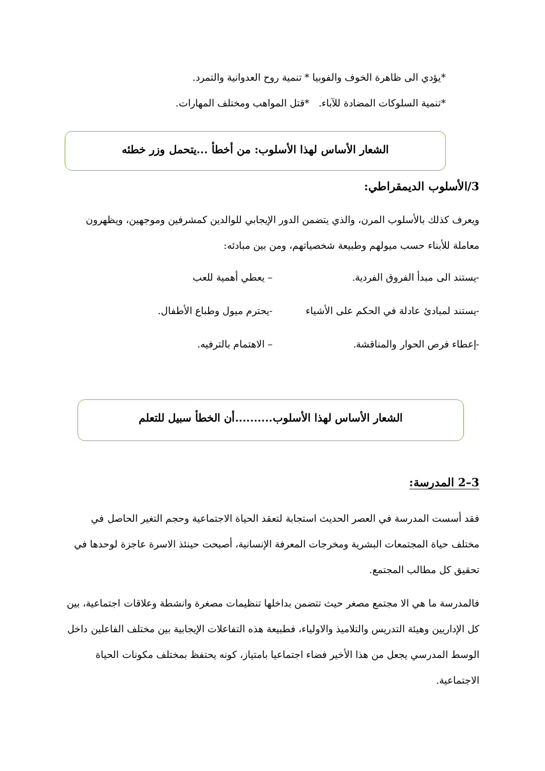*يؤدي الى ظاهرة الخوف والفوبيا * تنمية روح العدوانية والتمرد.
*تنمية السلوكات المضادة للآباء. *قتل المواهب ومختلف المهارات.
الشعار الأساس لهذا الأسلوب: من أخطأ ...يتحمل وزر خطئه
3/الأسلوب الديمقراطي:
ويعرف كذلك بالأسلوب المرن، والذي يتضمن الدور الإيجابي للوالدين كمشرفين وموجهين، ويظهرون معاملة للأبناء حسب ميولهم وطبيعة شخصياتهم، ومن بين مبادئه:
-يستند الى مبدأ الفروق الفردية. – يعطي أهمية للعب
-يستند لمبادئ عادلة في الحكم على الأشياء -يحترم ميول وطباع الأطفال.
-إعطاء فرص الحوار والمناقشة. – الاهتمام بالترفيه.
الشعار الأساس لهذا الأسلوب..........أن الخطأ سبيل للتعلم
3–2 المدرسة:
فقد أسست المدرسة في العصر الحديث استجابة لتعقد الحياة الاجتماعية وحجم التغير الحاصل في مختلف حياة المجتمعات البشرية ومخرجات المعرفة الإنسانية، أصبحت حينئذ الاسرة عاجزة لوحدها في تحقيق كل مطالب المجتمع.
فالمدرسة ما هي الا مجتمع مصغر حيث تتضمن بداخلها تنظيمات مصغرة وانشطة وعلاقات اجتماعية، بين كل الإداريين وهيئة التدريس والتلاميذ والاولياء، فطبيعة هذه التفاعلات الإيجابية بين مختلف الفاعلين داخل الوسط المدرسي يجعل من هذا الأخير فضاء اجتماعيا بامتياز، كونه يحتفظ بمختلف مكونات الحياة الاجتماعية.